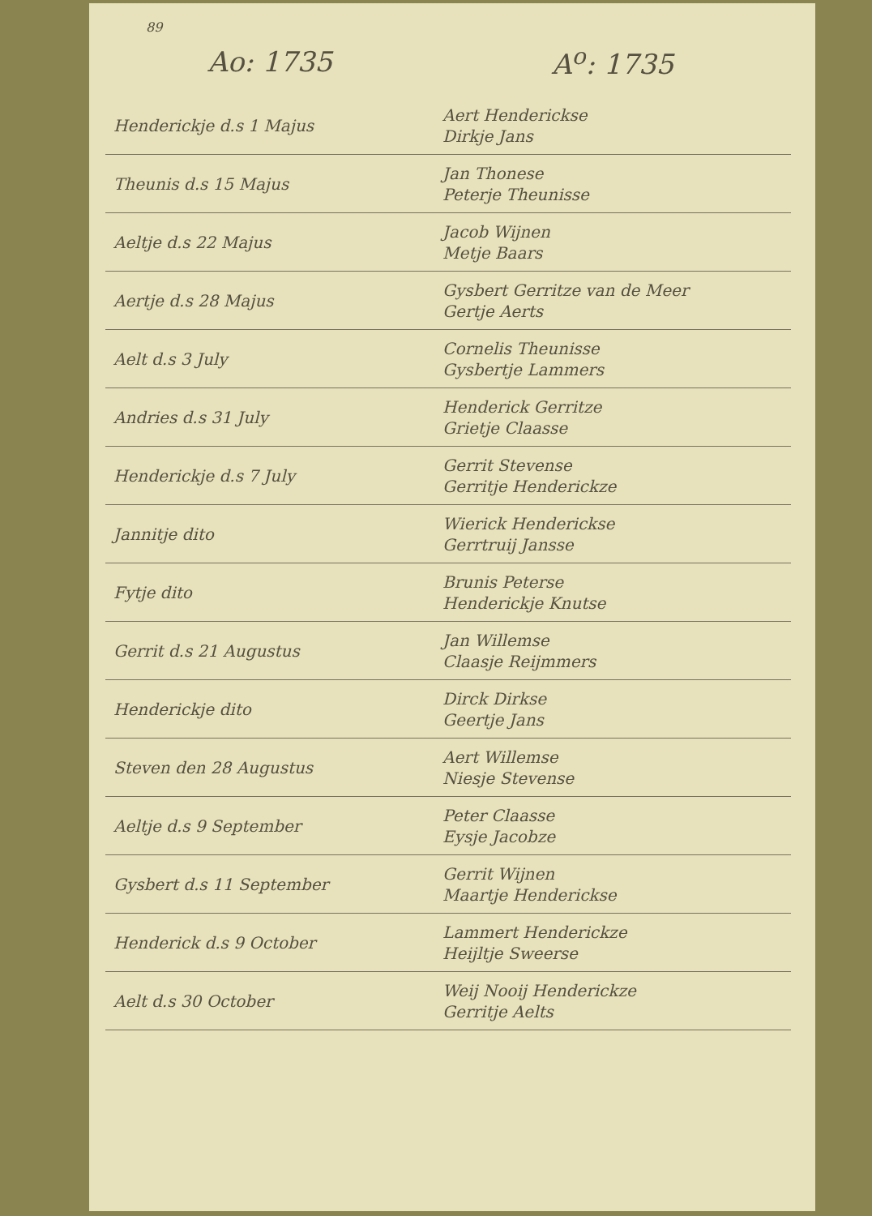89
| Ao: 1735 | A<sup>o</sup>: 1735 |
| --- | --- |
| Henderickje d.s 1 Majus | Aert Henderickse Dirkje Jans |
| Theunis d.s 15 Majus | Jan Thonese Peterje Theunisse |
| Aeltje d.s 22 Majus | Jacob Wijnen Metje Baars |
| Aertje d.s 28 Majus | Gysbert Gerritze van de Meer Gertje Aerts |
| Aelt d.s 3 July | Cornelis Theunisse Gysbertje Lammers |
| Andries d.s 31 July | Henderick Gerritze Grietje Claasse |
| Henderickje d.s 7 July | Gerrit Stevense Gerritje Henderickze |
| Jannitje dito | Wierick Henderickse Gerrtruij Jansse |
| Fytje dito | Brunis Peterse Henderickje Knutse |
| Gerrit d.s 21 Augustus | Jan Willemse Claasje Reijmmers |
| Henderickje dito | Dirck Dirkse Geertje Jans |
| Steven den 28 Augustus | Aert Willemse Niesje Stevense |
| Aeltje d.s 9 September | Peter Claasse Eysje Jacobze |
| Gysbert d.s 11 September | Gerrit Wijnen Maartje Henderickse |
| Henderick d.s 9 October | Lammert Henderickze Heijltje Sweerse |
| Aelt d.s 30 October | Weij Nooij Henderickze Gerritje Aelts |